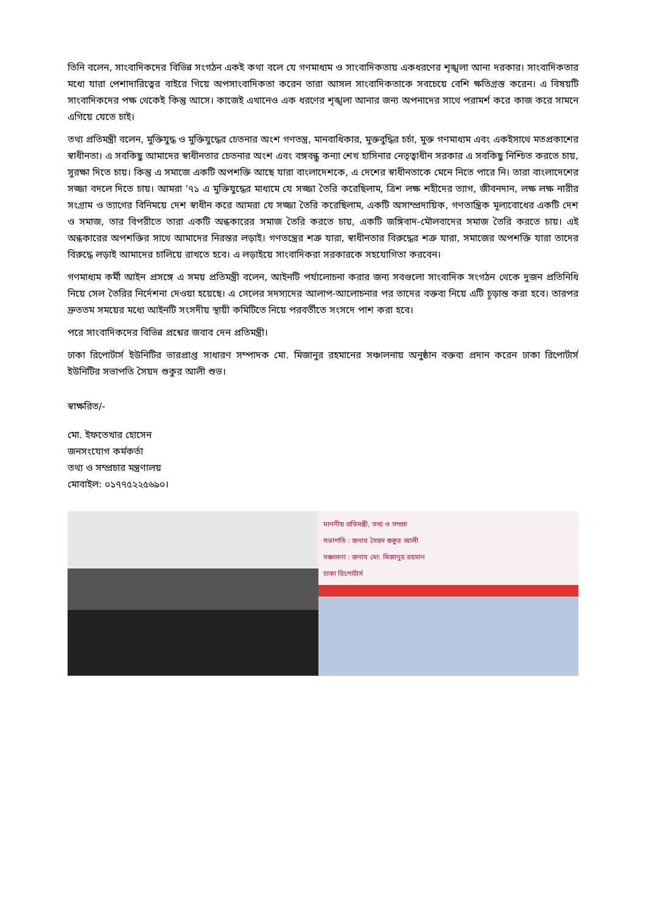তিনি বলেন, সাংবাদিকদের বিভিন্ন সংগঠন একই কথা বলে যে গণমাধ্যম ও সাংবাদিকতায় একধরণের শৃঙ্খলা আনা দরকার। সাংবাদিকতার মধ্যে যারা পেশাদারিত্বের বাইরে গিয়ে অপসাংবাদিকতা করেন তারা আসল সাংবাদিকতাকে সবচেয়ে বেশি ক্ষতিগ্রস্ত করেন। এ বিষয়টি সাংবাদিকদের পক্ষ থেকেই কিন্তু আসে। কাজেই এখানেও এক ধরণের শৃঙ্খলা আনার জন্য অপনাদের সাথে পরামর্শ করে কাজ করে সামনে এগিয়ে যেতে চাই।
তথ্য প্রতিমন্ত্রী বলেন, মুক্তিযুদ্ধ ও মুক্তিযুদ্ধের চেতনার অংশ গণতন্ত্র, মানবাধিকার, মুক্তবুদ্ধির চর্চা, মুক্ত গণমাধ্যম এবং একইসাথে মতপ্রকাশের স্বাধীনতা। এ সবকিছু আমাদের স্বাধীনতার চেতনার অংশ এবং বঙ্গবন্ধু কন্যা শেখ হাসিনার নেতৃত্বাধীন সরকার এ সবকিছু নিশ্চিত করতে চায়, সুরক্ষা দিতে চায়। কিন্তু এ সমাজে একটি অপশক্তি আছে যারা বাংলাদেশকে, এ দেশের স্বাধীনতাকে মেনে নিতে পারে নি। তারা বাংলাদেশের সজ্জা বদলে দিতে চায়। আমরা ’৭১ এ মুক্তিযুদ্ধের মাধ্যমে যে সজ্জা তৈরি করেছিলাম, ত্রিশ লক্ষ শহীদের ত্যাগ, জীবনদান, লক্ষ লক্ষ নারীর সংগ্রাম ও ত্যাগের বিনিময়ে দেশ স্বাধীন করে আমরা যে সজ্জা তৈরি করেছিলাম, একটি অসাম্প্রদায়িক, গণতান্ত্রিক মূল্যবোধের একটি দেশ ও সমাজ, তার বিপরীতে তারা একটি অন্ধকারের সমাজ তৈরি করতে চায়, একটি জঙ্গিবাদ-মৌলবাদের সমাজ তৈরি করতে চায়। এই অন্ধকারের অপশক্তির সাথে আমাদের নিরন্তর লড়াই। গণতন্ত্রের শত্রু যারা, স্বাধীনতার বিরুদ্ধের শত্রু যারা, সমাজের অপশক্তি যারা তাদের বিরুদ্ধে লড়াই আমাদের চালিয়ে রাখতে হবে। এ লড়াইয়ে সাংবাদিকরা সরকারকে সহযোগিতা করবেন।
গণমাধ্যম কর্মী আইন প্রসঙ্গে এ সময় প্রতিমন্ত্রী বলেন, আইনটি পর্যালোচনা করার জন্য সবগুলো সাংবাদিক সংগঠন থেকে দুজন প্রতিনিধি নিয়ে সেল তৈরির নির্দেশনা দেওয়া হয়েছে। এ সেলের সদস্যদের আলাপ-আলোচনার পর তাদের বক্তব্য নিয়ে এটি চূড়ান্ত করা হবে। তারপর দ্রুততম সময়ের মধ্যে আইনটি সংসদীয় স্থায়ী কমিটিতে নিয়ে পরবর্তীতে সংসদে পাশ করা হবে।
পরে সাংবাদিকদের বিভিন্ন প্রশ্নের জবাব দেন প্রতিমন্ত্রী।
ঢাকা রিপোর্টার্স ইউনিটির ভারপ্রাপ্ত সাধারণ সম্পাদক মো. মিজানুর রহমানের সঞ্চালনায় অনুষ্ঠান বক্তব্য প্রদান করেন ঢাকা রিপোর্টার্স ইউনিটির সভাপতি সৈয়দ শুকুর আলী শুভ।
স্বাক্ষরিত/-
মো. ইফতেখার হোসেন
জনসংযোগ কর্মকর্তা
তথ্য ও সম্প্রচার মন্ত্রণালয়
মোবাইল: ০১৭৭৫২২৫৬৯০।
মাননীয় প্রতিমন্ত্রী, তথ্য ও সম্প্রচ
সভাপতি : জনাব সৈয়দ শুকুর আলী
সঞ্চালনা : জনাব মো: মিজানুর রহমান
ঢাকা রিপোর্টার্স